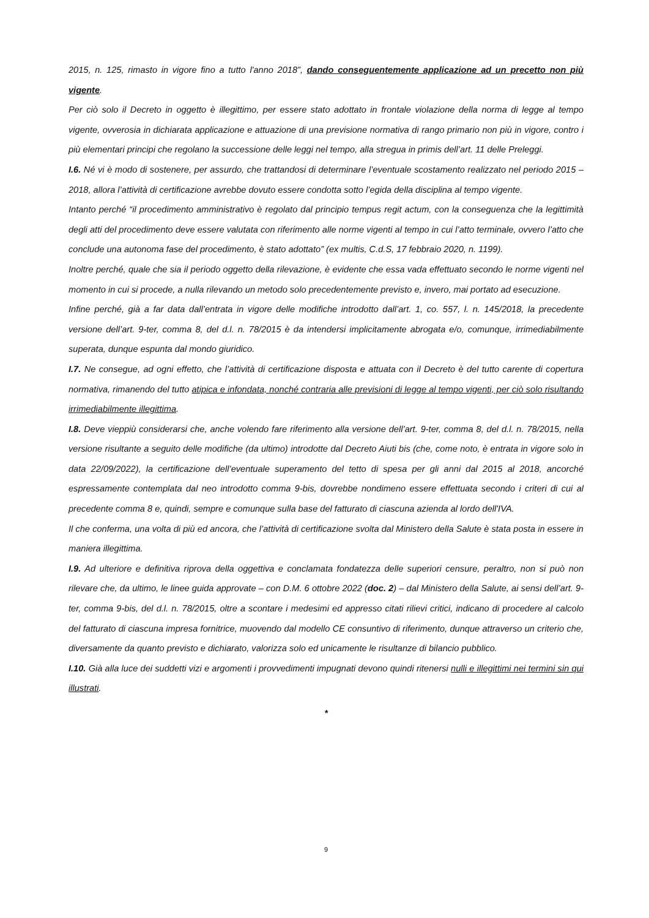2015, n. 125, rimasto in vigore fino a tutto l'anno 2018”, dando conseguentemente applicazione ad un precetto non più vigente.
Per ciò solo il Decreto in oggetto è illegittimo, per essere stato adottato in frontale violazione della norma di legge al tempo vigente, ovverosia in dichiarata applicazione e attuazione di una previsione normativa di rango primario non più in vigore, contro i più elementari principi che regolano la successione delle leggi nel tempo, alla stregua in primis dell’art. 11 delle Preleggi.
I.6. Né vi è modo di sostenere, per assurdo, che trattandosi di determinare l’eventuale scostamento realizzato nel periodo 2015 – 2018, allora l’attività di certificazione avrebbe dovuto essere condotta sotto l’egida della disciplina al tempo vigente.
Intanto perché “il procedimento amministrativo è regolato dal principio tempus regit actum, con la conseguenza che la legittimità degli atti del procedimento deve essere valutata con riferimento alle norme vigenti al tempo in cui l’atto terminale, ovvero l’atto che conclude una autonoma fase del procedimento, è stato adottato” (ex multis, C.d.S, 17 febbraio 2020, n. 1199).
Inoltre perché, quale che sia il periodo oggetto della rilevazione, è evidente che essa vada effettuato secondo le norme vigenti nel momento in cui si procede, a nulla rilevando un metodo solo precedentemente previsto e, invero, mai portato ad esecuzione.
Infine perché, già a far data dall’entrata in vigore delle modifiche introdotto dall’art. 1, co. 557, l. n. 145/2018, la precedente versione dell’art. 9-ter, comma 8, del d.l. n. 78/2015 è da intendersi implicitamente abrogata e/o, comunque, irrimediabilmente superata, dunque espunta dal mondo giuridico.
I.7. Ne consegue, ad ogni effetto, che l’attività di certificazione disposta e attuata con il Decreto è del tutto carente di copertura normativa, rimanendo del tutto atipica e infondata, nonché contraria alle previsioni di legge al tempo vigenti, per ciò solo risultando irrimediabilmente illegittima.
I.8. Deve vieppiù considerarsi che, anche volendo fare riferimento alla versione dell’art. 9-ter, comma 8, del d.l. n. 78/2015, nella versione risultante a seguito delle modifiche (da ultimo) introdotte dal Decreto Aiuti bis (che, come noto, è entrata in vigore solo in data 22/09/2022), la certificazione dell’eventuale superamento del tetto di spesa per gli anni dal 2015 al 2018, ancorché espressamente contemplata dal neo introdotto comma 9-bis, dovrebbe nondimeno essere effettuata secondo i criteri di cui al precedente comma 8 e, quindi, sempre e comunque sulla base del fatturato di ciascuna azienda al lordo dell'IVA.
Il che conferma, una volta di più ed ancora, che l’attività di certificazione svolta dal Ministero della Salute è stata posta in essere in maniera illegittima.
I.9. Ad ulteriore e definitiva riprova della oggettiva e conclamata fondatezza delle superiori censure, peraltro, non si può non rilevare che, da ultimo, le linee guida approvate – con D.M. 6 ottobre 2022 (doc. 2) – dal Ministero della Salute, ai sensi dell’art. 9-ter, comma 9-bis, del d.l. n. 78/2015, oltre a scontare i medesimi ed appresso citati rilievi critici, indicano di procedere al calcolo del fatturato di ciascuna impresa fornitrice, muovendo dal modello CE consuntivo di riferimento, dunque attraverso un criterio che, diversamente da quanto previsto e dichiarato, valorizza solo ed unicamente le risultanze di bilancio pubblico.
I.10. Già alla luce dei suddetti vizi e argomenti i provvedimenti impugnati devono quindi ritenersi nulli e illegittimi nei termini sin qui illustrati.
*
9